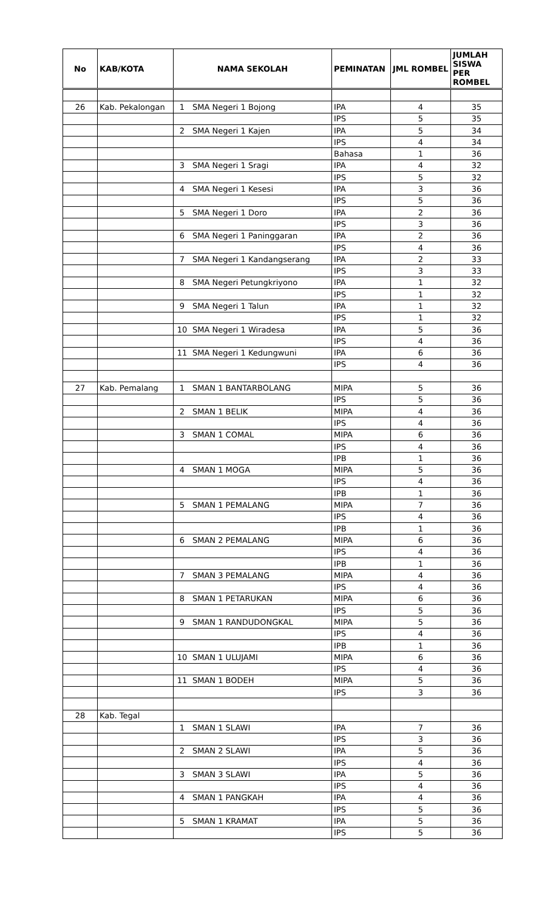| No | KAB/KOTA | NAMA SEKOLAH | | PEMINATAN | JML ROMBEL | JUMLAH SISWA PER ROMBEL |
| --- | --- | --- | --- | --- | --- | --- |
| 26 | Kab. Pekalongan | 1 | SMA Negeri 1 Bojong | IPA | 4 | 35 |
| | | | | IPS | 5 | 35 |
| | | 2 | SMA Negeri 1 Kajen | IPA | 5 | 34 |
| | | | | IPS | 4 | 34 |
| | | | | Bahasa | 1 | 36 |
| | | 3 | SMA Negeri 1 Sragi | IPA | 4 | 32 |
| | | | | IPS | 5 | 32 |
| | | 4 | SMA Negeri 1 Kesesi | IPA | 3 | 36 |
| | | | | IPS | 5 | 36 |
| | | 5 | SMA Negeri 1 Doro | IPA | 2 | 36 |
| | | | | IPS | 3 | 36 |
| | | 6 | SMA Negeri 1 Paninggaran | IPA | 2 | 36 |
| | | | | IPS | 4 | 36 |
| | | 7 | SMA Negeri 1 Kandangserang | IPA | 2 | 33 |
| | | | | IPS | 3 | 33 |
| | | 8 | SMA Negeri Petungkriyono | IPA | 1 | 32 |
| | | | | IPS | 1 | 32 |
| | | 9 | SMA Negeri 1 Talun | IPA | 1 | 32 |
| | | | | IPS | 1 | 32 |
| | | 10 | SMA Negeri 1 Wiradesa | IPA | 5 | 36 |
| | | | | IPS | 4 | 36 |
| | | 11 | SMA Negeri 1 Kedungwuni | IPA | 6 | 36 |
| | | | | IPS | 4 | 36 |
| 27 | Kab. Pemalang | 1 | SMAN 1 BANTARBOLANG | MIPA | 5 | 36 |
| | | | | IPS | 5 | 36 |
| | | 2 | SMAN 1 BELIK | MIPA | 4 | 36 |
| | | | | IPS | 4 | 36 |
| | | 3 | SMAN 1 COMAL | MIPA | 6 | 36 |
| | | | | IPS | 4 | 36 |
| | | | | IPB | 1 | 36 |
| | | 4 | SMAN 1 MOGA | MIPA | 5 | 36 |
| | | | | IPS | 4 | 36 |
| | | | | IPB | 1 | 36 |
| | | 5 | SMAN 1 PEMALANG | MIPA | 7 | 36 |
| | | | | IPS | 4 | 36 |
| | | | | IPB | 1 | 36 |
| | | 6 | SMAN 2 PEMALANG | MIPA | 6 | 36 |
| | | | | IPS | 4 | 36 |
| | | | | IPB | 1 | 36 |
| | | 7 | SMAN 3 PEMALANG | MIPA | 4 | 36 |
| | | | | IPS | 4 | 36 |
| | | 8 | SMAN 1 PETARUKAN | MIPA | 6 | 36 |
| | | | | IPS | 5 | 36 |
| | | 9 | SMAN 1 RANDUDONGKAL | MIPA | 5 | 36 |
| | | | | IPS | 4 | 36 |
| | | | | IPB | 1 | 36 |
| | | 10 | SMAN 1 ULUJAMI | MIPA | 6 | 36 |
| | | | | IPS | 4 | 36 |
| | | 11 | SMAN 1 BODEH | MIPA | 5 | 36 |
| | | | | IPS | 3 | 36 |
| 28 | Kab. Tegal | | | | | |
| | | 1 | SMAN 1 SLAWI | IPA | 7 | 36 |
| | | | | IPS | 3 | 36 |
| | | 2 | SMAN 2 SLAWI | IPA | 5 | 36 |
| | | | | IPS | 4 | 36 |
| | | 3 | SMAN 3 SLAWI | IPA | 5 | 36 |
| | | | | IPS | 4 | 36 |
| | | 4 | SMAN 1 PANGKAH | IPA | 4 | 36 |
| | | | | IPS | 5 | 36 |
| | | 5 | SMAN 1 KRAMAT | IPA | 5 | 36 |
| | | | | IPS | 5 | 36 |